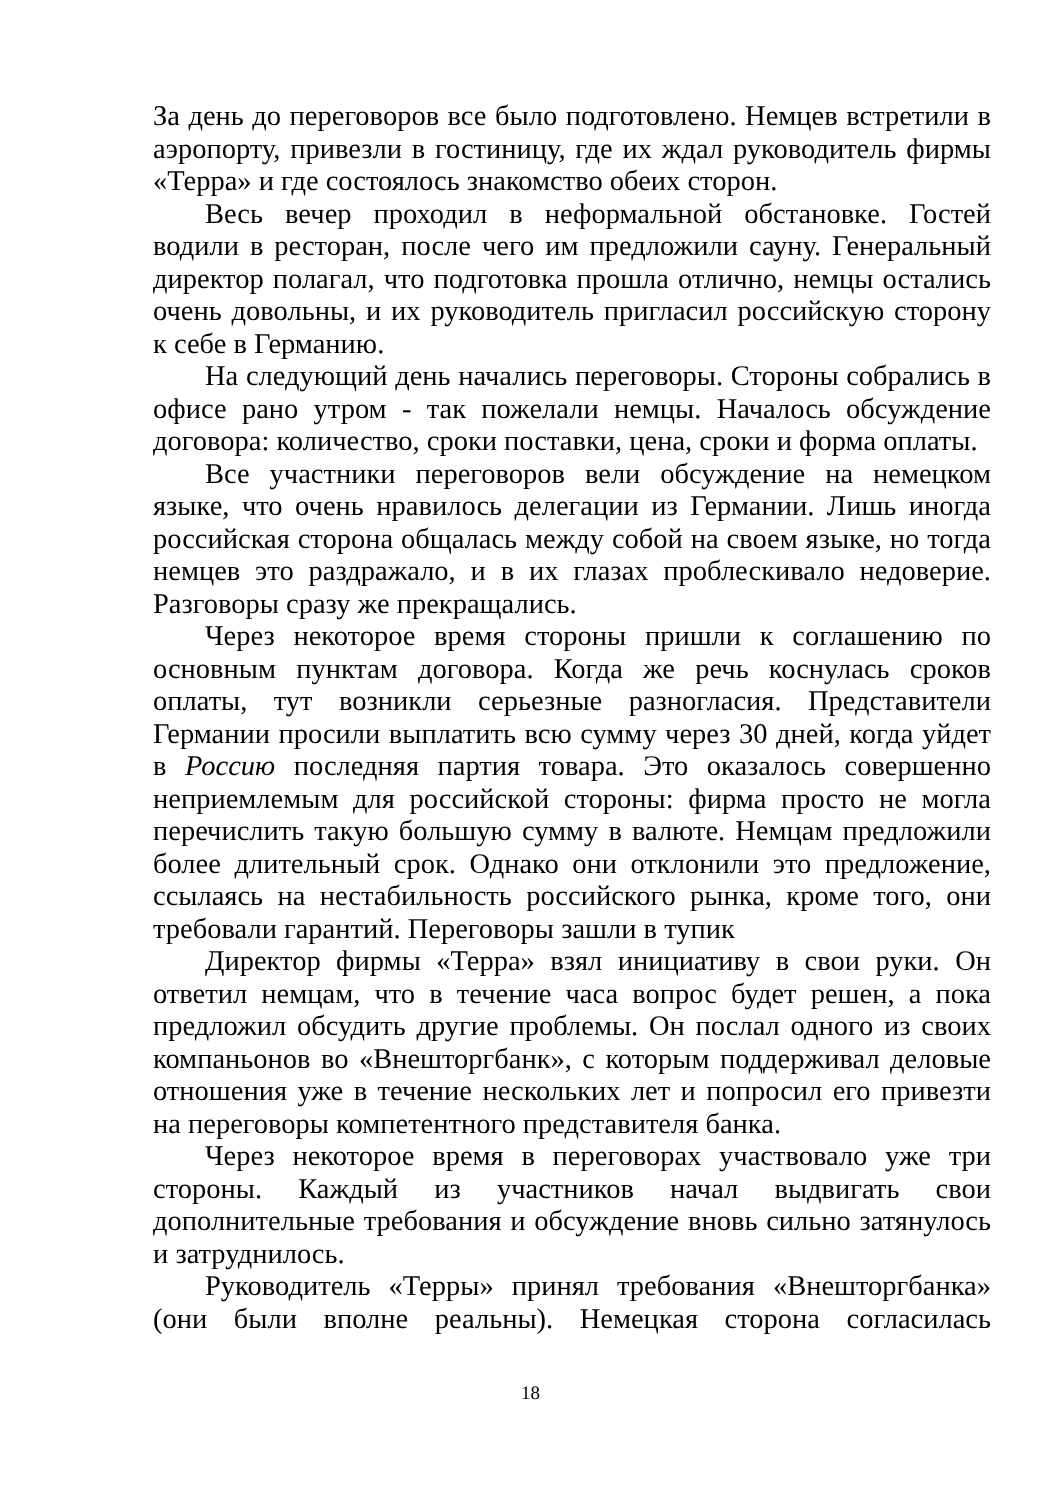За день до переговоров все было подготовлено. Немцев встретили в аэропорту, привезли в гостиницу, где их ждал руководитель фирмы «Терра» и где состоялось знакомство обеих сторон.
Весь вечер проходил в неформальной обстановке. Гостей водили в ресторан, после чего им предложили сауну. Генеральный директор полагал, что подготовка прошла отлично, немцы остались очень довольны, и их руководитель пригласил российскую сторону к себе в Германию.
На следующий день начались переговоры. Стороны собрались в офисе рано утром - так пожелали немцы. Началось обсуждение договора: количество, сроки поставки, цена, сроки и форма оплаты.
Все участники переговоров вели обсуждение на немецком языке, что очень нравилось делегации из Германии. Лишь иногда российская сторона общалась между собой на своем языке, но тогда немцев это раздражало, и в их глазах проблескивало недоверие. Разговоры сразу же прекращались.
Через некоторое время стороны пришли к соглашению по основным пунктам договора. Когда же речь коснулась сроков оплаты, тут возникли серьезные разногласия. Представители Германии просили выплатить всю сумму через 30 дней, когда уйдет в Россию последняя партия товара. Это оказалось совершенно неприемлемым для российской стороны: фирма просто не могла перечислить такую большую сумму в валюте. Немцам предложили более длительный срок. Однако они отклонили это предложение, ссылаясь на нестабильность российского рынка, кроме того, они требовали гарантий. Переговоры зашли в тупик
Директор фирмы «Терра» взял инициативу в свои руки. Он ответил немцам, что в течение часа вопрос будет решен, а пока предложил обсудить другие проблемы. Он послал одного из своих компаньонов во «Внешторгбанк», с которым поддерживал деловые отношения уже в течение нескольких лет и попросил его привезти на переговоры компетентного представителя банка.
Через некоторое время в переговорах участвовало уже три стороны. Каждый из участников начал выдвигать свои дополнительные требования и обсуждение вновь сильно затянулось и затруднилось.
Руководитель «Терры» принял требования «Внешторгбанка» (они были вполне реальны). Немецкая сторона согласилась
18